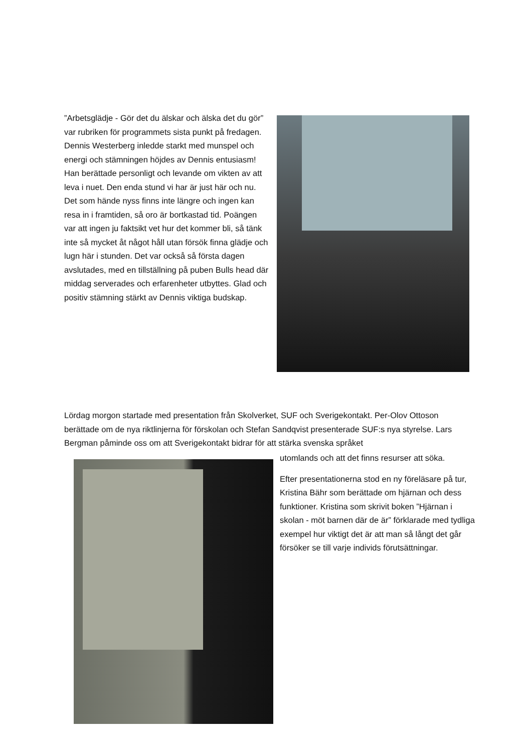”Arbetsglädje - Gör det du älskar och älska det du gör” var rubriken för programmets sista punkt på fredagen. Dennis Westerberg inledde starkt med munspel och energi och stämningen höjdes av Dennis entusiasm! Han berättade personligt och levande om vikten av att leva i nuet. Den enda stund vi har är just här och nu. Det som hände nyss finns inte längre och ingen kan resa in i framtiden, så oro är bortkastad tid. Poängen var att ingen ju faktsikt vet hur det kommer bli, så tänk inte så mycket åt något håll utan försök finna glädje och lugn här i stunden. Det var också så första dagen avslutades, med en tillställning på puben Bulls head där middag serverades och erfarenheter utbyttes. Glad och positiv stämning stärkt av Dennis viktiga budskap.
Lördag morgon startade med presentation från Skolverket, SUF och Sverigekontakt. Per-Olov Ottoson berättade om de nya riktlinjerna för förskolan och Stefan Sandqvist presenterade SUF:s nya styrelse. Lars Bergman påminde oss om att Sverigekontakt bidrar för att stärka svenska språket
utomlands och att det finns resurser att söka.
Efter presentationerna stod en ny föreläsare på tur, Kristina Bähr som berättade om hjärnan och dess funktioner. Kristina som skrivit boken ”Hjärnan i skolan - möt barnen där de är” förklarade med tydliga exempel hur viktigt det är att man så långt det går försöker se till varje individs förutsättningar.